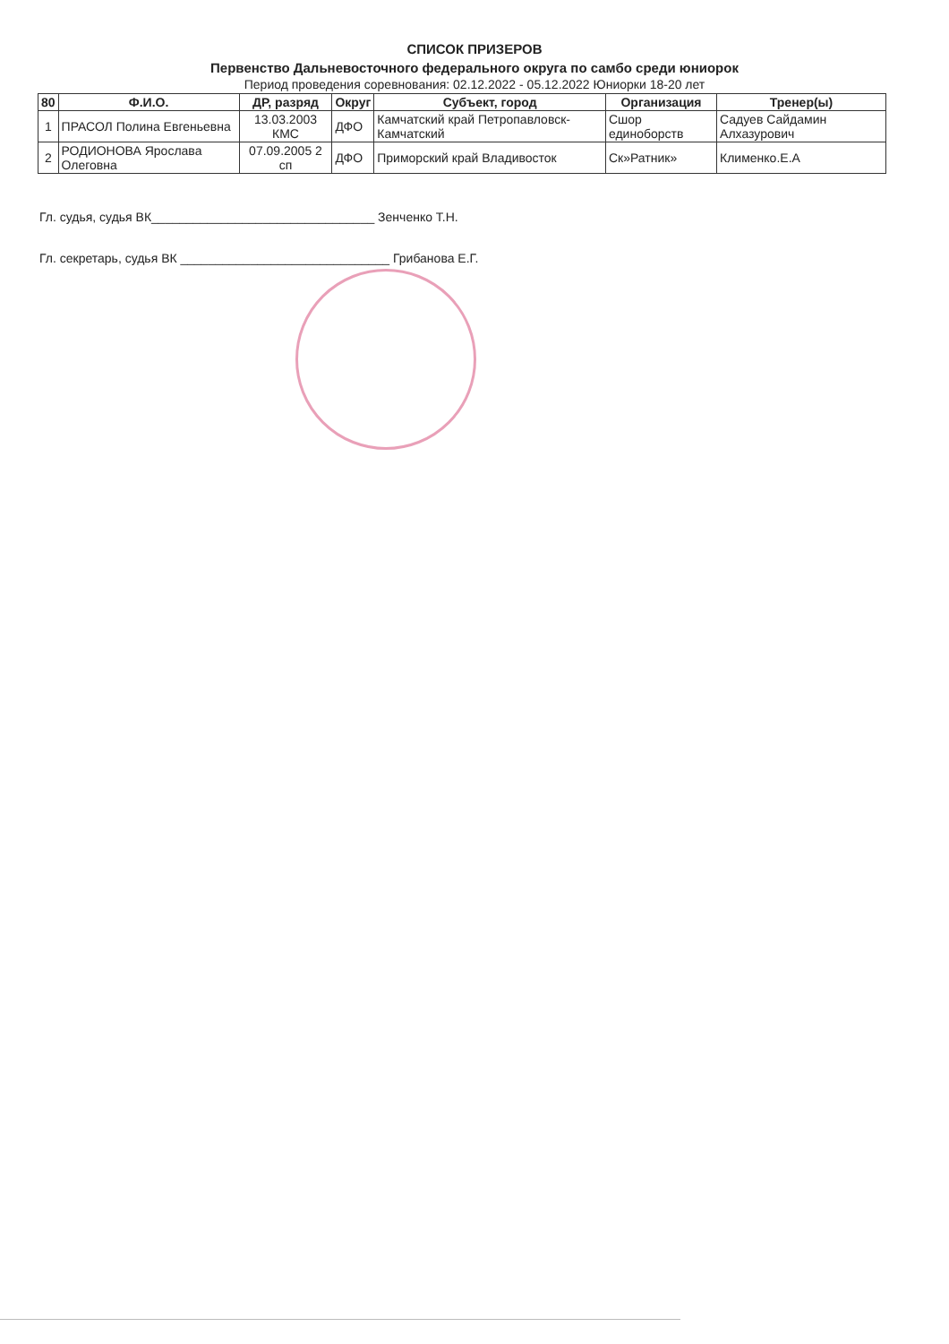СПИСОК ПРИЗЕРОВ
Первенство Дальневосточного федерального округа по самбо среди юниорок
Период проведения соревнования: 02.12.2022 - 05.12.2022 Юниорки 18-20 лет
| 80 | Ф.И.О. | ДР, разряд | Округ | Субъект, город | Организация | Тренер(ы) |
| --- | --- | --- | --- | --- | --- | --- |
| 1 | ПРАСОЛ Полина Евгеньевна | 13.03.2003 КМС | ДФО | Камчатский край Петропавловск-Камчатский | Сшор единоборств | Садуев Сайдамин Алхазурович |
| 2 | РОДИОНОВА Ярослава Олеговна | 07.09.2005 2 сп | ДФО | Приморский край Владивосток | Ск»Ратник» | Клименко.Е.А |
Гл. судья, судья ВК________________________________ Зенченко Т.Н.
Гл. секретарь, судья ВК ______________________________ Грибанова Е.Г.